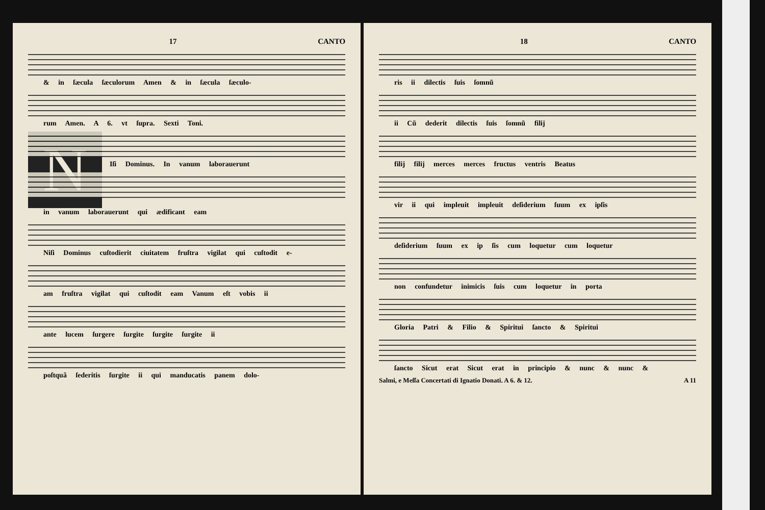17 CANTO
& in ſæcula ſæculorum Amen & in ſæcula ſæculo-
rum Amen. A 6. vt ſupra. Sexti Toni.
N
Iſi Dominus. In vanum laborauerunt
in vanum laborauerunt qui ædificant eam
Niſi Dominus cuſtodierit ciuitatem fruſtra vigilat qui cuſtodit e-
am fruſtra vigilat qui cuſtodit eam Vanum eſt vobis ii
ante lucem ſurgere ſurgite ſurgite ſurgite ii
poſtquã ſederitis ſurgite ii qui manducatis panem dolo-
18 CANTO
ris ii dilectis ſuis ſomnũ
ii Cũ dederit dilectis ſuis ſomnũ filij
filij filij merces merces fructus ventris Beatus
vir ii qui impleuit impleuit deſiderium ſuum ex ipſis
deſiderium ſuum ex ip ſis cum loquetur cum loquetur
non confundetur inimicis ſuis cum loquetur in porta
Gloria Patri & Filio & Spiritui ſancto & Spiritui
ſancto Sicut erat Sicut erat in principio & nunc & nunc &
Salmi, e Meſſa Concertati di Ignatio Donati. A 6. & 12. A 11